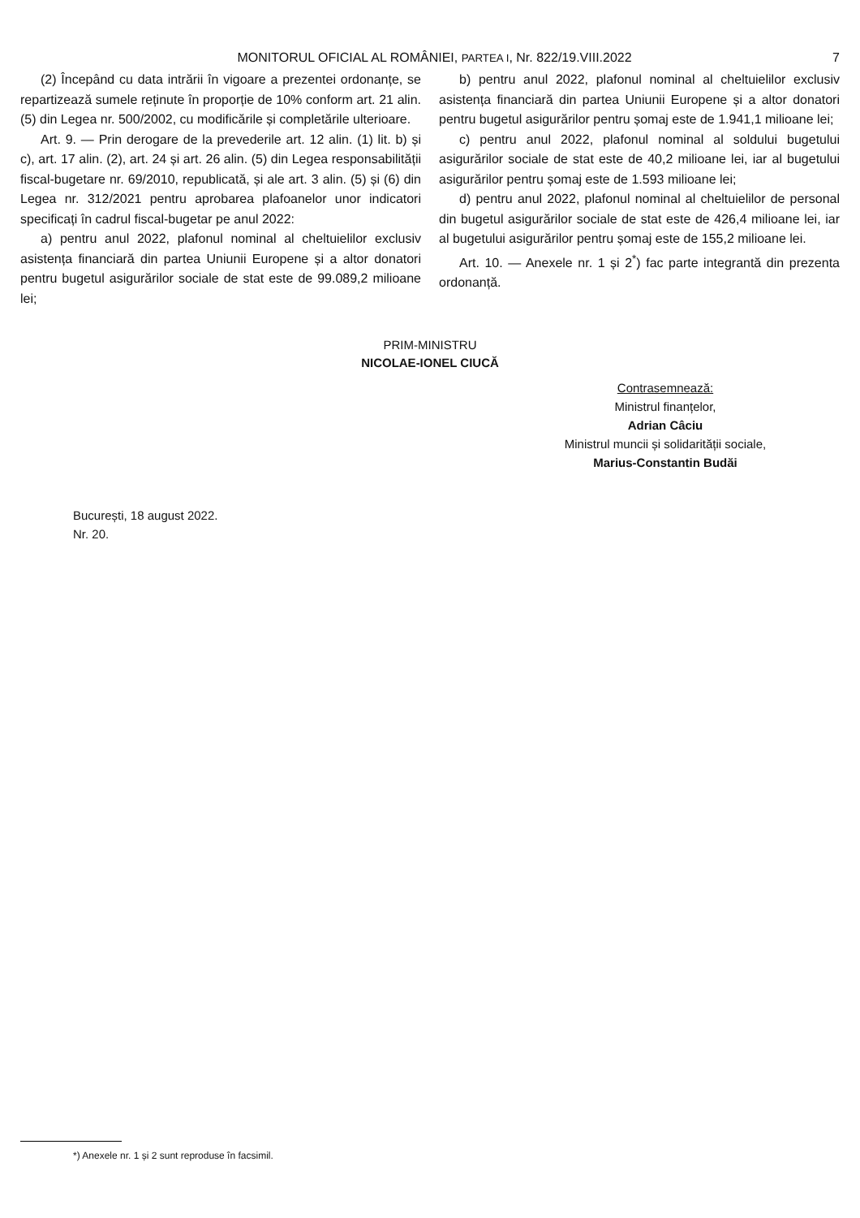MONITORUL OFICIAL AL ROMÂNIEI, PARTEA I, Nr. 822/19.VIII.2022 7
(2) Începând cu data intrării în vigoare a prezentei ordonanțe, se repartizează sumele reținute în proporție de 10% conform art. 21 alin. (5) din Legea nr. 500/2002, cu modificările și completările ulterioare.
Art. 9. — Prin derogare de la prevederile art. 12 alin. (1) lit. b) și c), art. 17 alin. (2), art. 24 și art. 26 alin. (5) din Legea responsabilității fiscal-bugetare nr. 69/2010, republicată, și ale art. 3 alin. (5) și (6) din Legea nr. 312/2021 pentru aprobarea plafoanelor unor indicatori specificați în cadrul fiscal-bugetar pe anul 2022:
a) pentru anul 2022, plafonul nominal al cheltuielilor exclusiv asistența financiară din partea Uniunii Europene și a altor donatori pentru bugetul asigurărilor sociale de stat este de 99.089,2 milioane lei;
b) pentru anul 2022, plafonul nominal al cheltuielilor exclusiv asistența financiară din partea Uniunii Europene și a altor donatori pentru bugetul asigurărilor pentru șomaj este de 1.941,1 milioane lei;
c) pentru anul 2022, plafonul nominal al soldului bugetului asigurărilor sociale de stat este de 40,2 milioane lei, iar al bugetului asigurărilor pentru șomaj este de 1.593 milioane lei;
d) pentru anul 2022, plafonul nominal al cheltuielilor de personal din bugetul asigurărilor sociale de stat este de 426,4 milioane lei, iar al bugetului asigurărilor pentru șomaj este de 155,2 milioane lei.
Art. 10. — Anexele nr. 1 și 2<sup>*</sup>) fac parte integrantă din prezenta ordonanță.
PRIM-MINISTRU
NICOLAE-IONEL CIUCĂ
Contrasemnează:
Ministrul finanțelor,
Adrian Câciu
Ministrul muncii și solidarității sociale,
Marius-Constantin Budăi
București, 18 august 2022.
Nr. 20.
*) Anexele nr. 1 și 2 sunt reproduse în facsimil.